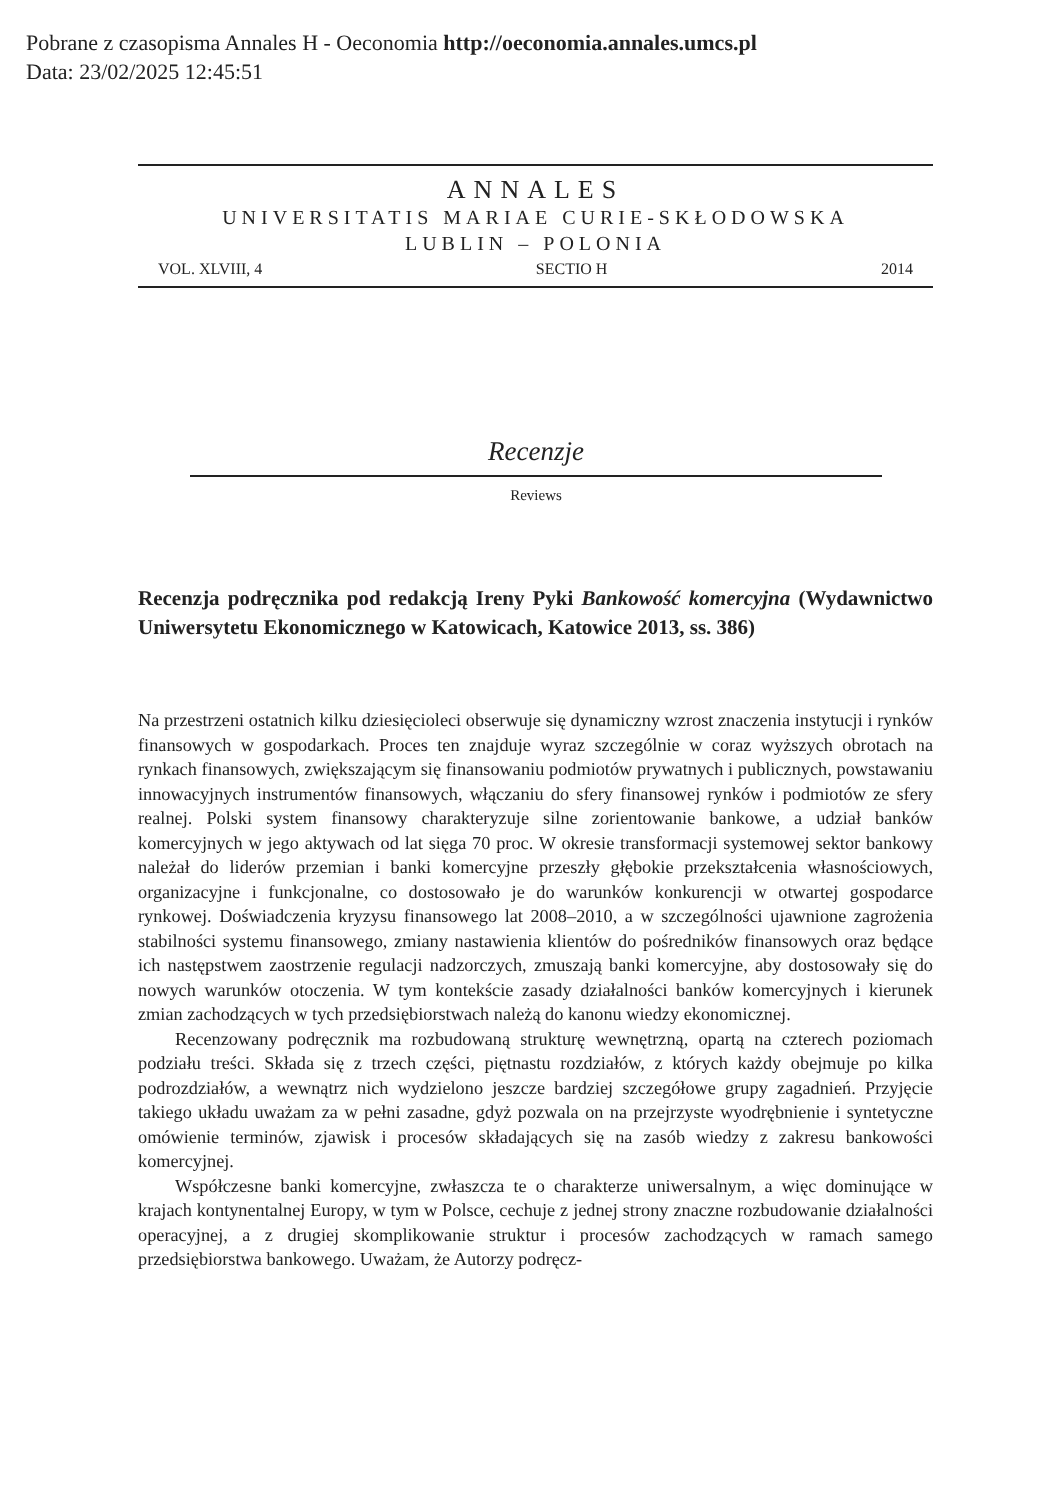Pobrane z czasopisma Annales H - Oeconomia http://oeconomia.annales.umcs.pl
Data: 23/02/2025 12:45:51
ANNALES
UNIVERSITATIS MARIAE CURIE-SKŁODOWSKA
LUBLIN – POLONIA
VOL. XLVIII, 4 SECTIO H 2014
Recenzje
Reviews
Recenzja podręcznika pod redakcją Ireny Pyki Bankowość komercyjna (Wydawnictwo Uniwersytetu Ekonomicznego w Katowicach, Katowice 2013, ss. 386)
Na przestrzeni ostatnich kilku dziesięcioleci obserwuje się dynamiczny wzrost znaczenia instytucji i rynków finansowych w gospodarkach. Proces ten znajduje wyraz szczególnie w coraz wyższych obrotach na rynkach finansowych, zwiększającym się finansowaniu podmiotów prywatnych i publicznych, powstawaniu innowacyjnych instrumentów finansowych, włączaniu do sfery finansowej rynków i podmiotów ze sfery realnej. Polski system finansowy charakteryzuje silne zorientowanie bankowe, a udział banków komercyjnych w jego aktywach od lat sięga 70 proc. W okresie transformacji systemowej sektor bankowy należał do liderów przemian i banki komercyjne przeszły głębokie przekształcenia własnościowych, organizacyjne i funkcjonalne, co dostosowało je do warunków konkurencji w otwartej gospodarce rynkowej. Doświadczenia kryzysu finansowego lat 2008–2010, a w szczególności ujawnione zagrożenia stabilności systemu finansowego, zmiany nastawienia klientów do pośredników finansowych oraz będące ich następstwem zaostrzenie regulacji nadzorczych, zmuszają banki komercyjne, aby dostosowały się do nowych warunków otoczenia. W tym kontekście zasady działalności banków komercyjnych i kierunek zmian zachodzących w tych przedsiębiorstwach należą do kanonu wiedzy ekonomicznej.
Recenzowany podręcznik ma rozbudowaną strukturę wewnętrzną, opartą na czterech poziomach podziału treści. Składa się z trzech części, piętnastu rozdziałów, z których każdy obejmuje po kilka podrozdziałów, a wewnątrz nich wydzielono jeszcze bardziej szczegółowe grupy zagadnień. Przyjęcie takiego układu uważam za w pełni zasadne, gdyż pozwala on na przejrzyste wyodrębnienie i syntetyczne omówienie terminów, zjawisk i procesów składających się na zasób wiedzy z zakresu bankowości komercyjnej.
Współczesne banki komercyjne, zwłaszcza te o charakterze uniwersalnym, a więc dominujące w krajach kontynentalnej Europy, w tym w Polsce, cechuje z jednej strony znaczne rozbudowanie działalności operacyjnej, a z drugiej skomplikowanie struktur i procesów zachodzących w ramach samego przedsiębiorstwa bankowego. Uważam, że Autorzy podręcz-